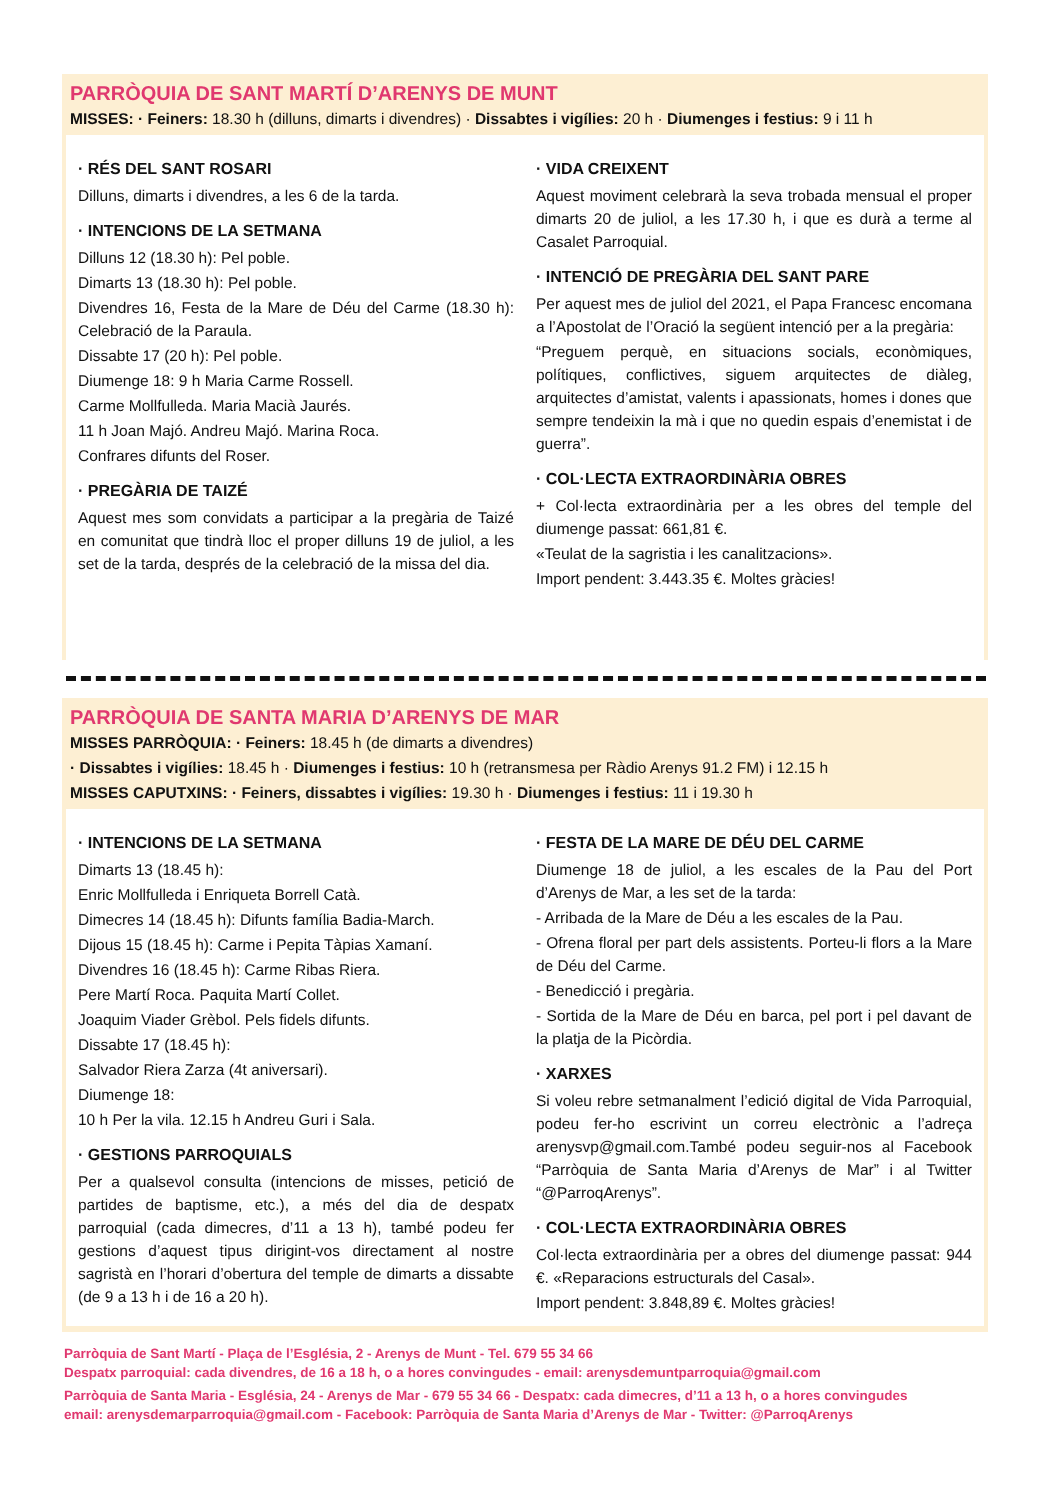PARRÒQUIA DE SANT MARTÍ D’ARENYS DE MUNT
MISSES: · Feiners: 18.30 h (dilluns, dimarts i divendres) · Dissabtes i vigílies: 20 h · Diumenges i festius: 9 i 11 h
· RÉS DEL SANT ROSARI
Dilluns, dimarts i divendres, a les 6 de la tarda.
· INTENCIONS DE LA SETMANA
Dilluns 12 (18.30 h): Pel poble.
Dimarts 13 (18.30 h): Pel poble.
Divendres 16, Festa de la Mare de Déu del Carme (18.30 h): Celebració de la Paraula.
Dissabte 17 (20 h): Pel poble.
Diumenge 18: 9 h Maria Carme Rossell.
Carme Mollfulleda. Maria Macià Jaurés.
11 h Joan Majó. Andreu Majó. Marina Roca.
Confrares difunts del Roser.
· PREGÀRIA DE TAIZÉ
Aquest mes som convidats a participar a la pregària de Taizé en comunitat que tindrà lloc el proper dilluns 19 de juliol, a les set de la tarda, després de la celebració de la missa del dia.
· VIDA CREIXENT
Aquest moviment celebrarà la seva trobada mensual el proper dimarts 20 de juliol, a les 17.30 h, i que es durà a terme al Casalet Parroquial.
· INTENCIÓ DE PREGÀRIA DEL SANT PARE
Per aquest mes de juliol del 2021, el Papa Francesc encomana a l’Apostolat de l’Oració la següent intenció per a la pregària:
“Preguem perquè, en situacions socials, econòmiques, polítiques, conflictives, siguem arquitectes de diàleg, arquitectes d’amistat, valents i apassionats, homes i dones que sempre tendeixin la mà i que no quedin espais d’enemistat i de guerra”.
· COL·LECTA EXTRAORDINÀRIA OBRES
+ Col·lecta extraordinària per a les obres del temple del diumenge passat: 661,81 €.
«Teulat de la sagristia i les canalitzacions».
Import pendent: 3.443.35 €. Moltes gràcies!
PARRÒQUIA DE SANTA MARIA D’ARENYS DE MAR
MISSES PARRÒQUIA: · Feiners: 18.45 h (de dimarts a divendres)
· Dissabtes i vigílies: 18.45 h · Diumenges i festius: 10 h (retransmesa per Ràdio Arenys 91.2 FM) i 12.15 h
MISSES CAPUTXINS: · Feiners, dissabtes i vigílies: 19.30 h · Diumenges i festius: 11 i 19.30 h
· INTENCIONS DE LA SETMANA
Dimarts 13 (18.45 h):
Enric Mollfulleda i Enriqueta Borrell Catà.
Dimecres 14 (18.45 h): Difunts família Badia-March.
Dijous 15 (18.45 h): Carme i Pepita Tàpias Xamaní.
Divendres 16 (18.45 h): Carme Ribas Riera.
Pere Martí Roca. Paquita Martí Collet.
Joaquim Viader Grèbol. Pels fidels difunts.
Dissabte 17 (18.45 h):
Salvador Riera Zarza (4t aniversari).
Diumenge 18:
10 h Per la vila. 12.15 h Andreu Guri i Sala.
· GESTIONS PARROQUIALS
Per a qualsevol consulta (intencions de misses, petició de partides de baptisme, etc.), a més del dia de despatx parroquial (cada dimecres, d’11 a 13 h), també podeu fer gestions d’aquest tipus dirigint-vos directament al nostre sagristà en l’horari d’obertura del temple de dimarts a dissabte (de 9 a 13 h i de 16 a 20 h).
· FESTA DE LA MARE DE DÉU DEL CARME
Diumenge 18 de juliol, a les escales de la Pau del Port d’Arenys de Mar, a les set de la tarda:
- Arribada de la Mare de Déu a les escales de la Pau.
- Ofrena floral per part dels assistents. Porteu-li flors a la Mare de Déu del Carme.
- Benedicció i pregària.
- Sortida de la Mare de Déu en barca, pel port i pel davant de la platja de la Picòrdia.
· XARXES
Si voleu rebre setmanalment l’edició digital de Vida Parroquial, podeu fer-ho escrivint un correu electrònic a l’adreça arenysvp@gmail.com.També podeu seguir-nos al Facebook “Parròquia de Santa Maria d’Arenys de Mar” i al Twitter “@ParroqArenys”.
· COL·LECTA EXTRAORDINÀRIA OBRES
Col·lecta extraordinària per a obres del diumenge passat: 944 €. «Reparacions estructurals del Casal».
Import pendent: 3.848,89 €. Moltes gràcies!
Parròquia de Sant Martí - Plaça de l’Església, 2 - Arenys de Munt - Tel. 679 55 34 66
Despatx parroquial: cada divendres, de 16 a 18 h, o a hores convingudes - email: arenysdemuntparroquia@gmail.com
Parròquia de Santa Maria - Església, 24 - Arenys de Mar - 679 55 34 66 - Despatx: cada dimecres, d’11 a 13 h, o a hores convingudes
email: arenysdemarparroquia@gmail.com - Facebook: Parròquia de Santa Maria d’Arenys de Mar - Twitter: @ParroqArenys